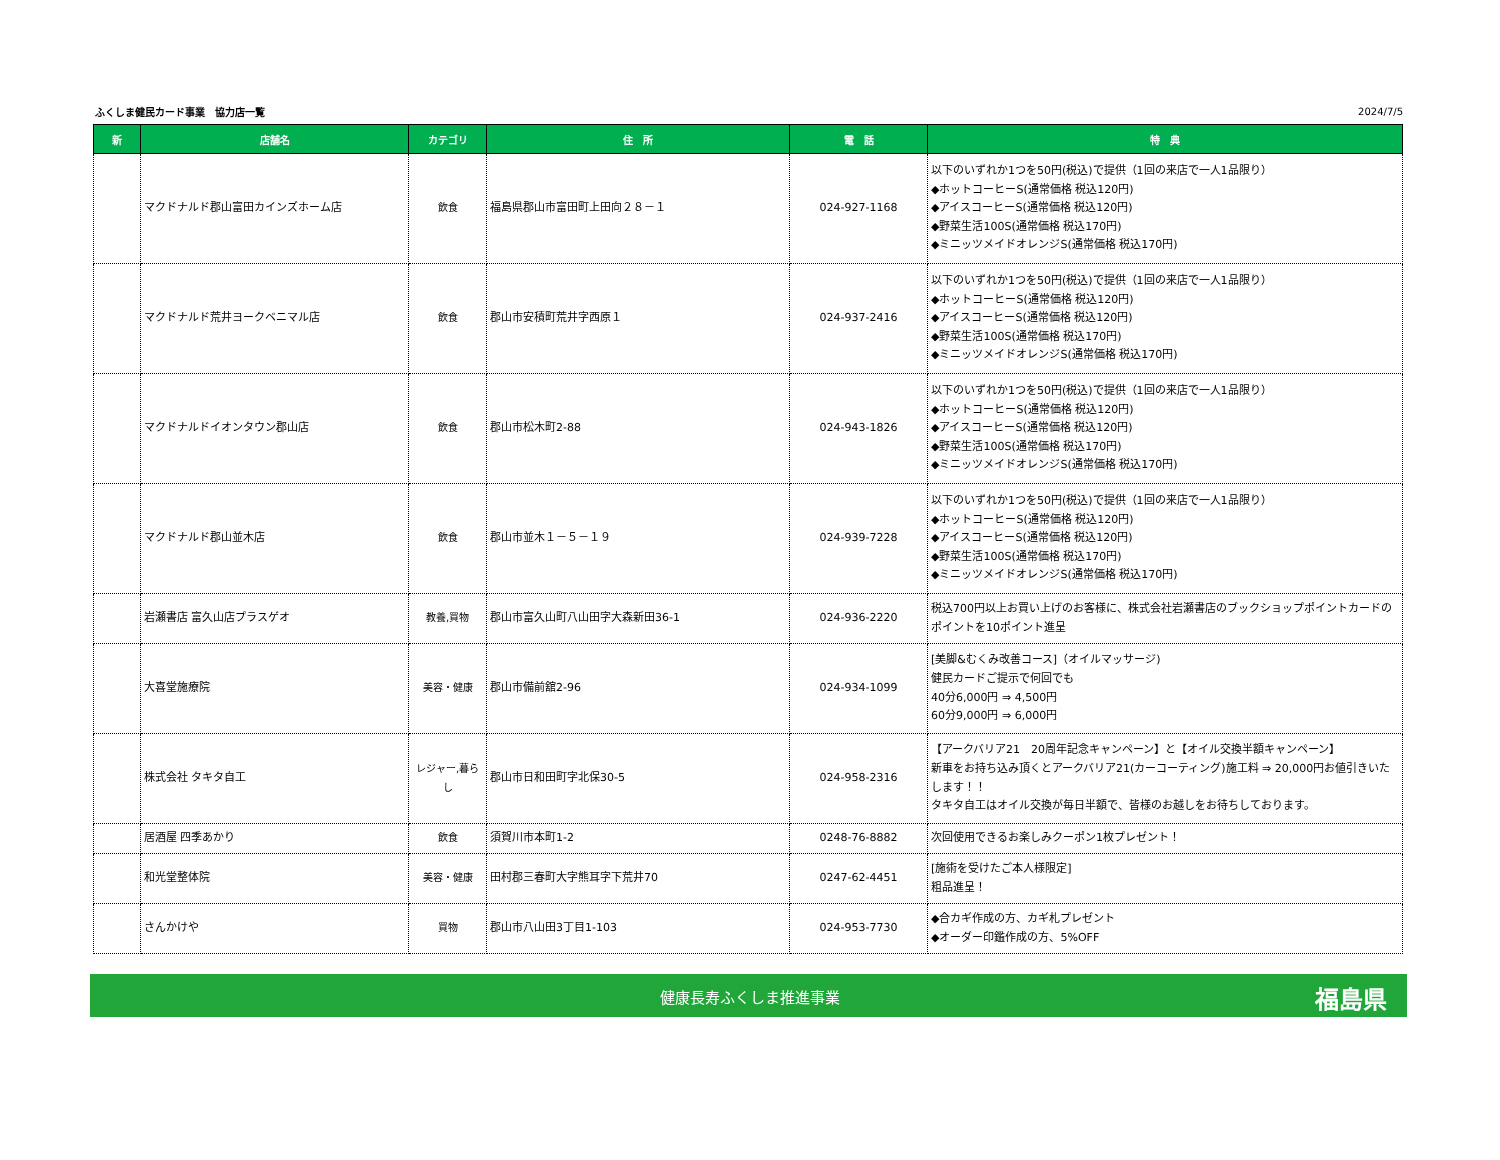ふくしま健民カード事業　協力店一覧 2024/7/5
| 新 | 店舗名 | カテゴリ | 住 所 | 電 話 | 特 典 |
| --- | --- | --- | --- | --- | --- |
| | マクドナルド郡山富田カインズホーム店 | 飲食 | 福島県郡山市富田町上田向２８－１ | 024-927-1168 | 以下のいずれか1つを50円(税込)で提供（1回の来店で一人1品限り） ◆ホットコーヒーS(通常価格 税込120円) ◆アイスコーヒーS(通常価格 税込120円) ◆野菜生活100S(通常価格 税込170円) ◆ミニッツメイドオレンジS(通常価格 税込170円) |
| | マクドナルド荒井ヨークベニマル店 | 飲食 | 郡山市安積町荒井字西原１ | 024-937-2416 | 以下のいずれか1つを50円(税込)で提供（1回の来店で一人1品限り） ◆ホットコーヒーS(通常価格 税込120円) ◆アイスコーヒーS(通常価格 税込120円) ◆野菜生活100S(通常価格 税込170円) ◆ミニッツメイドオレンジS(通常価格 税込170円) |
| | マクドナルドイオンタウン郡山店 | 飲食 | 郡山市松木町2-88 | 024-943-1826 | 以下のいずれか1つを50円(税込)で提供（1回の来店で一人1品限り） ◆ホットコーヒーS(通常価格 税込120円) ◆アイスコーヒーS(通常価格 税込120円) ◆野菜生活100S(通常価格 税込170円) ◆ミニッツメイドオレンジS(通常価格 税込170円) |
| | マクドナルド郡山並木店 | 飲食 | 郡山市並木１－５－１９ | 024-939-7228 | 以下のいずれか1つを50円(税込)で提供（1回の来店で一人1品限り） ◆ホットコーヒーS(通常価格 税込120円) ◆アイスコーヒーS(通常価格 税込120円) ◆野菜生活100S(通常価格 税込170円) ◆ミニッツメイドオレンジS(通常価格 税込170円) |
| | 岩瀬書店 富久山店プラスゲオ | 教養,買物 | 郡山市富久山町八山田字大森新田36-1 | 024-936-2220 | 税込700円以上お買い上げのお客様に、株式会社岩瀬書店のブックショップポイントカードのポイントを10ポイント進呈 |
| | 大喜堂施療院 | 美容・健康 | 郡山市備前舘2-96 | 024-934-1099 | [美脚&むくみ改善コース]（オイルマッサージ) 健民カードご提示で何回でも 40分6,000円 ⇒ 4,500円 60分9,000円 ⇒ 6,000円 |
| | 株式会社 タキタ自工 | レジャー,暮らし | 郡山市日和田町字北保30-5 | 024-958-2316 | 【アークバリア21 20周年記念キャンペーン】と【オイル交換半額キャンペーン】 新車をお持ち込み頂くとアークバリア21(カーコーティング)施工料 ⇒ 20,000円お値引きいたします！！ タキタ自工はオイル交換が毎日半額で、皆様のお越しをお待ちしております。 |
| | 居酒屋 四季あかり | 飲食 | 須賀川市本町1-2 | 0248-76-8882 | 次回使用できるお楽しみクーポン1枚プレゼント！ |
| | 和光堂整体院 | 美容・健康 | 田村郡三春町大字熊耳字下荒井70 | 0247-62-4451 | [施術を受けたご本人様限定] 粗品進呈！ |
| | さんかけや | 買物 | 郡山市八山田3丁目1-103 | 024-953-7730 | ◆合カギ作成の方、カギ札プレゼント ◆オーダー印鑑作成の方、5%OFF |
健康長寿ふくしま推進事業 福島県